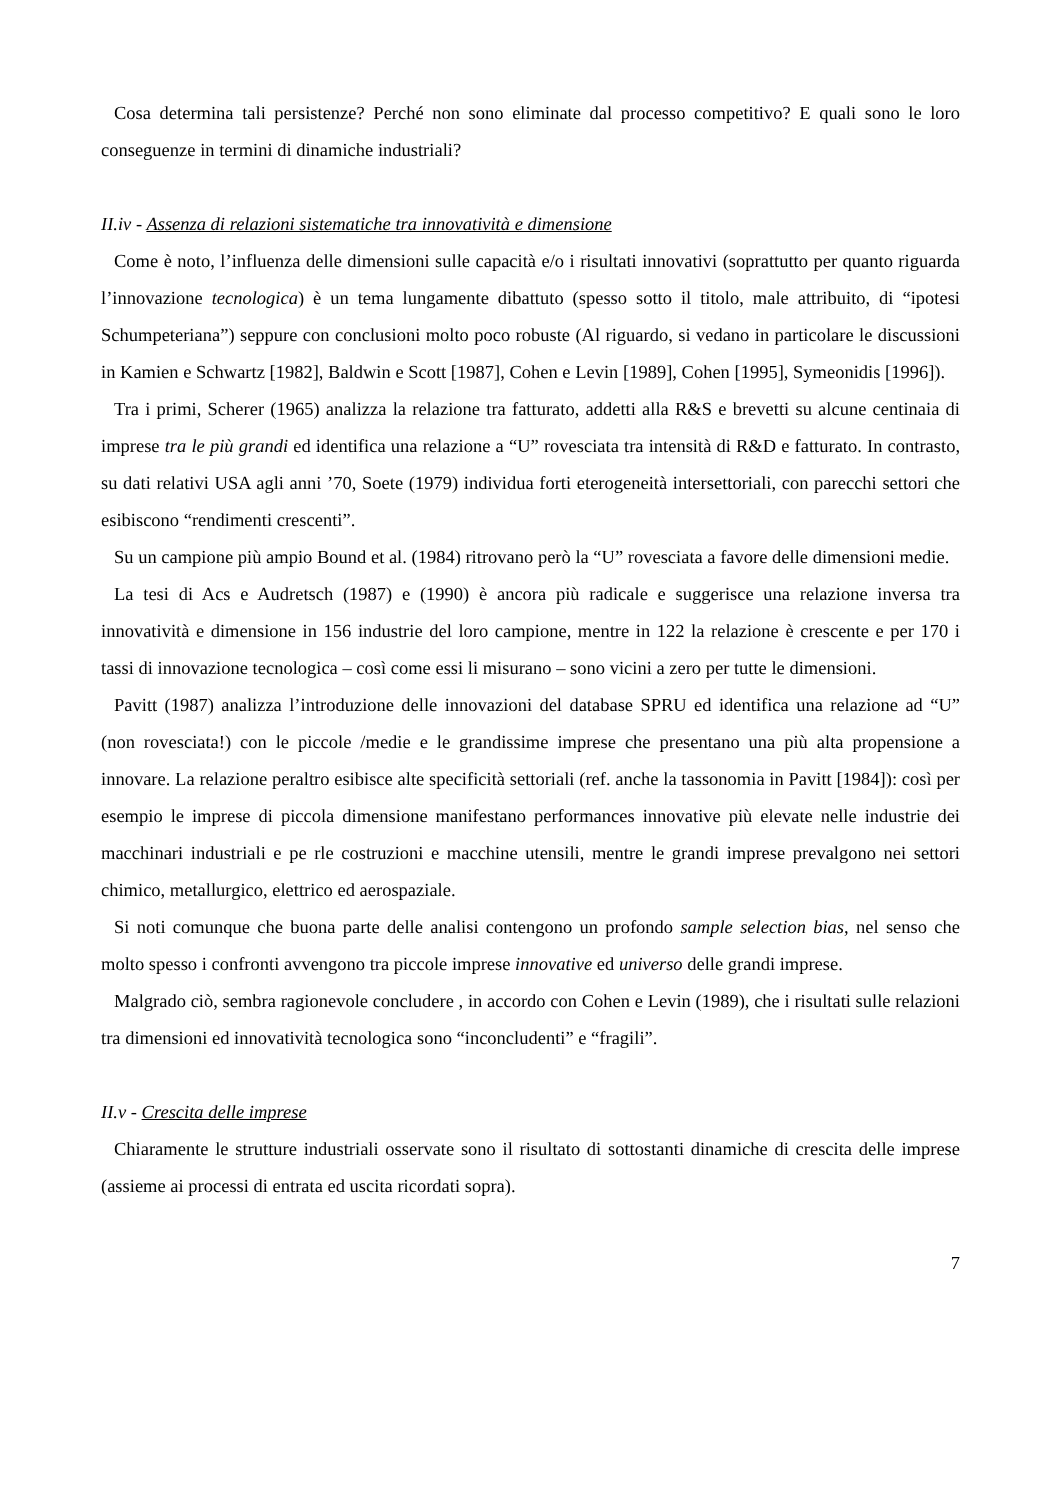Cosa determina tali persistenze? Perché non sono eliminate dal processo competitivo? E quali sono le loro conseguenze in termini di dinamiche industriali?
II.iv - Assenza di relazioni sistematiche tra innovatività e dimensione
Come è noto, l’influenza delle dimensioni sulle capacità e/o i risultati innovativi (soprattutto per quanto riguarda l’innovazione tecnologica) è un tema lungamente dibattuto (spesso sotto il titolo, male attribuito, di “ipotesi Schumpeteriana”) seppure con conclusioni molto poco robuste (Al riguardo, si vedano in particolare le discussioni in Kamien e Schwartz [1982], Baldwin e Scott [1987], Cohen e Levin [1989], Cohen [1995], Symeonidis [1996]).
Tra i primi, Scherer (1965) analizza la relazione tra fatturato, addetti alla R&S e brevetti su alcune centinaia di imprese tra le più grandi ed identifica una relazione a “U” rovesciata tra intensità di R&D e fatturato. In contrasto, su dati relativi USA agli anni ’70, Soete (1979) individua forti eterogeneità intersettoriali, con parecchi settori che esibiscono “rendimenti crescenti”.
Su un campione più ampio Bound et al. (1984) ritrovano però la “U” rovesciata a favore delle dimensioni medie.
La tesi di Acs e Audretsch (1987) e (1990) è ancora più radicale e suggerisce una relazione inversa tra innovatività e dimensione in 156 industrie del loro campione, mentre in 122 la relazione è crescente e per 170 i tassi di innovazione tecnologica – così come essi li misurano – sono vicini a zero per tutte le dimensioni.
Pavitt (1987) analizza l’introduzione delle innovazioni del database SPRU ed identifica una relazione ad “U” (non rovesciata!) con le piccole /medie e le grandissime imprese che presentano una più alta propensione a innovare. La relazione peraltro esibisce alte specificità settoriali (ref. anche la tassonomia in Pavitt [1984]): così per esempio le imprese di piccola dimensione manifestano performances innovative più elevate nelle industrie dei macchinari industriali e pe rle costruzioni e macchine utensili, mentre le grandi imprese prevalgono nei settori chimico, metallurgico, elettrico ed aerospaziale.
Si noti comunque che buona parte delle analisi contengono un profondo sample selection bias, nel senso che molto spesso i confronti avvengono tra piccole imprese innovative ed universo delle grandi imprese.
Malgrado ciò, sembra ragionevole concludere , in accordo con Cohen e Levin (1989), che i risultati sulle relazioni tra dimensioni ed innovatività tecnologica sono “inconcludenti” e “fragili”.
II.v - Crescita delle imprese
Chiaramente le strutture industriali osservate sono il risultato di sottostanti dinamiche di crescita delle imprese (assieme ai processi di entrata ed uscita ricordati sopra).
7